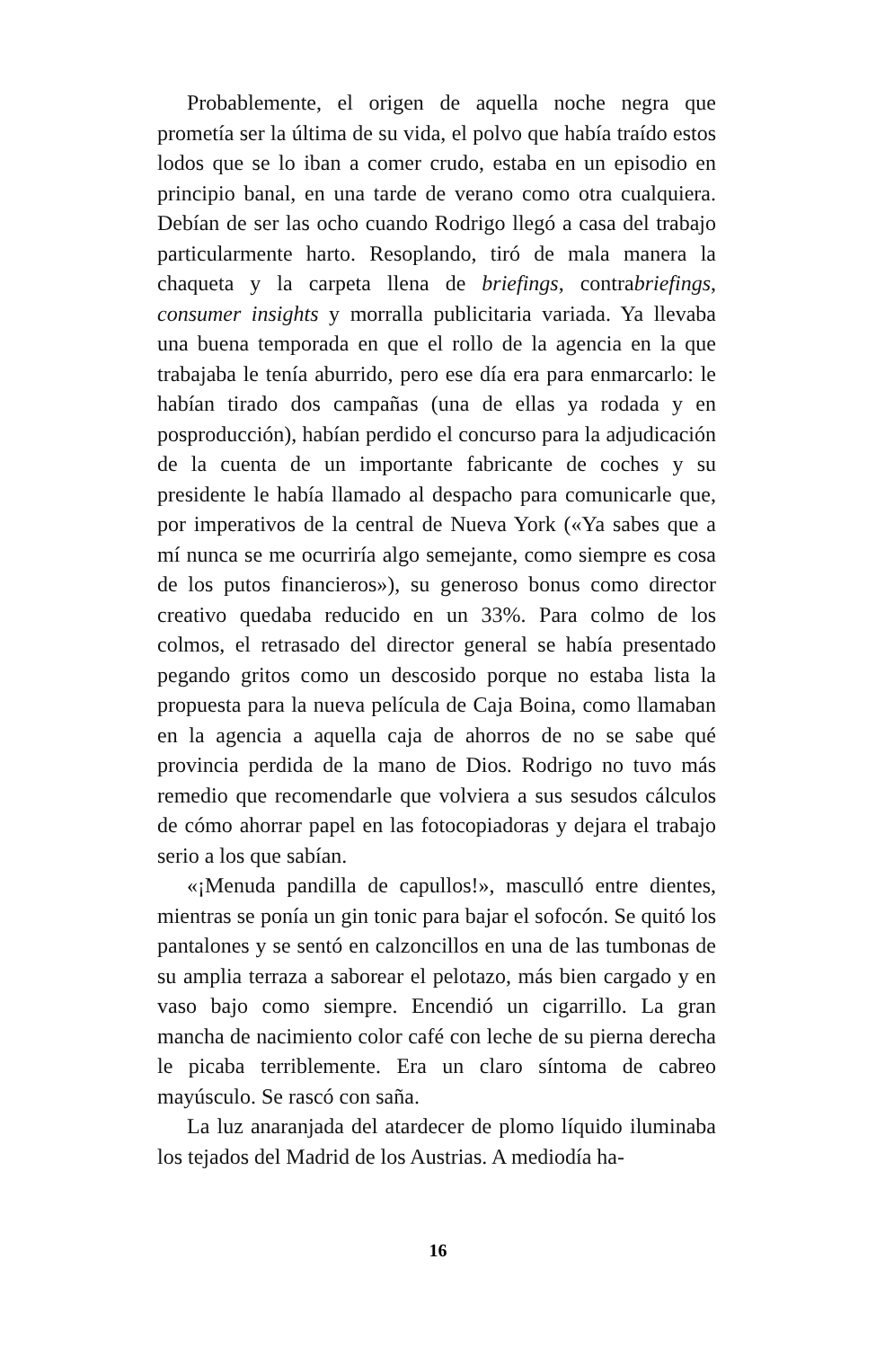Probablemente, el origen de aquella noche negra que prometía ser la última de su vida, el polvo que había traído estos lodos que se lo iban a comer crudo, estaba en un episodio en principio banal, en una tarde de verano como otra cualquiera. Debían de ser las ocho cuando Rodrigo llegó a casa del trabajo particularmente harto. Resoplando, tiró de mala manera la chaqueta y la carpeta llena de briefings, contrabriefings, consumer insights y morralla publicitaria variada. Ya llevaba una buena temporada en que el rollo de la agencia en la que trabajaba le tenía aburrido, pero ese día era para enmarcarlo: le habían tirado dos campañas (una de ellas ya rodada y en posproducción), habían perdido el concurso para la adjudicación de la cuenta de un importante fabricante de coches y su presidente le había llamado al despacho para comunicarle que, por imperativos de la central de Nueva York («Ya sabes que a mí nunca se me ocurriría algo semejante, como siempre es cosa de los putos financieros»), su generoso bonus como director creativo quedaba reducido en un 33%. Para colmo de los colmos, el retrasado del director general se había presentado pegando gritos como un descosido porque no estaba lista la propuesta para la nueva película de Caja Boina, como llamaban en la agencia a aquella caja de ahorros de no se sabe qué provincia perdida de la mano de Dios. Rodrigo no tuvo más remedio que recomendarle que volviera a sus sesudos cálculos de cómo ahorrar papel en las fotocopiadoras y dejara el trabajo serio a los que sabían.
«¡Menuda pandilla de capullos!», masculló entre dientes, mientras se ponía un gin tonic para bajar el sofocón. Se quitó los pantalones y se sentó en calzoncillos en una de las tumbonas de su amplia terraza a saborear el pelotazo, más bien cargado y en vaso bajo como siempre. Encendió un cigarrillo. La gran mancha de nacimiento color café con leche de su pierna derecha le picaba terriblemente. Era un claro síntoma de cabreo mayúsculo. Se rascó con saña.
La luz anaranjada del atardecer de plomo líquido iluminaba los tejados del Madrid de los Austrias. A mediodía ha-
16